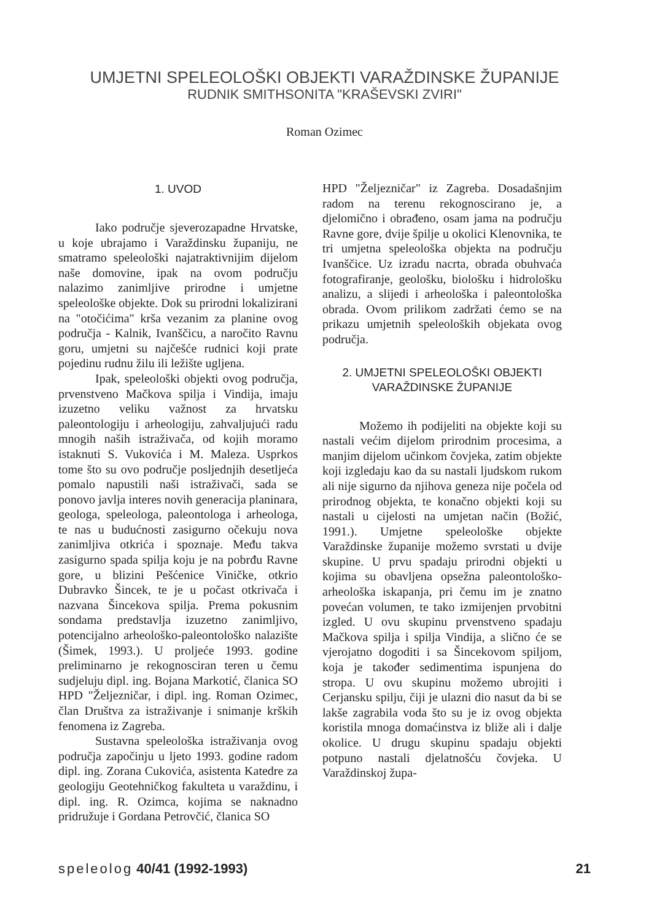UMJETNI SPELEOLOŠKI OBJEKTI VARAŽDINSKE ŽUPANIJE
RUDNIK SMITHSONITA "KRAŠEVSKI ZVIRI"
Roman Ozimec
1. UVOD
Iako područje sjeverozapadne Hrvatske, u koje ubrajamo i Varaždinsku županiju, ne smatramo speleološki najatraktivnijim dijelom naše domovine, ipak na ovom području nalazimo zanimljive prirodne i umjetne speleološke objekte. Dok su prirodni lokalizirani na "otočićima" krša vezanim za planine ovog područja - Kalnik, Ivanščicu, a naročito Ravnu goru, umjetni su najčešće rudnici koji prate pojedinu rudnu žilu ili ležište ugljena.
Ipak, speleološki objekti ovog područja, prvenstveno Mačkova spilja i Vindija, imaju izuzetno veliku važnost za hrvatsku paleontologiju i arheologiju, zahvaljujući radu mnogih naših istraživača, od kojih moramo istaknuti S. Vukovića i M. Maleza. Usprkos tome što su ovo područje posljednjih desetljeća pomalo napustili naši istraživači, sada se ponovo javlja interes novih generacija planinara, geologa, speleologa, paleontologa i arheologa, te nas u budućnosti zasigurno očekuju nova zanimljiva otkrića i spoznaje. Među takva zasigurno spada spilja koju je na pobrđu Ravne gore, u blizini Pešćenice Viničke, otkrio Dubravko Šincek, te je u počast otkrivača i nazvana Šincekova spilja. Prema pokusnim sondama predstavlja izuzetno zanimljivo, potencijalno arheološko-paleontološko nalazište (Šimek, 1993.). U proljeće 1993. godine preliminarno je rekognosciran teren u čemu sudjeluju dipl. ing. Bojana Markotić, članica SO HPD "Željezničar, i dipl. ing. Roman Ozimec, član Društva za istraživanje i snimanje krških fenomena iz Zagreba.
Sustavna speleološka istraživanja ovog područja započinju u ljeto 1993. godine radom dipl. ing. Zorana Cukovića, asistenta Katedre za geologiju Geotehničkog fakulteta u varaždinu, i dipl. ing. R. Ozimca, kojima se naknadno pridružuje i Gordana Petrovčić, članica SO
HPD "Željezničar" iz Zagreba. Dosadašnjim radom na terenu rekognoscirano je, a djelomično i obrađeno, osam jama na području Ravne gore, dvije špilje u okolici Klenovnika, te tri umjetna speleološka objekta na području Ivanščice. Uz izradu nacrta, obrada obuhvaća fotografiranje, geološku, biološku i hidrološku analizu, a slijedi i arheološka i paleontološka obrada. Ovom prilikom zadržati ćemo se na prikazu umjetnih speleoloških objekata ovog područja.
2. UMJETNI SPELEOLOŠKI OBJEKTI
VARAŽDINSKE ŽUPANIJE
Možemo ih podijeliti na objekte koji su nastali većim dijelom prirodnim procesima, a manjim dijelom učinkom čovjeka, zatim objekte koji izgledaju kao da su nastali ljudskom rukom ali nije sigurno da njihova geneza nije počela od prirodnog objekta, te konačno objekti koji su nastali u cijelosti na umjetan način (Božić, 1991.). Umjetne speleološke objekte Varaždinske županije možemo svrstati u dvije skupine. U prvu spadaju prirodni objekti u kojima su obavljena opsežna paleontološko-arheološka iskapanja, pri čemu im je znatno povećan volumen, te tako izmijenjen prvobitni izgled. U ovu skupinu prvenstveno spadaju Mačkova spilja i spilja Vindija, a slično će se vjerojatno dogoditi i sa Šincekovom spiljom, koja je također sedimentima ispunjena do stropa. U ovu skupinu možemo ubrojiti i Cerjansku spilju, čiji je ulazni dio nasut da bi se lakše zagrabila voda što su je iz ovog objekta koristila mnoga domaćinstva iz bliže ali i dalje okolice. U drugu skupinu spadaju objekti potpuno nastali djelatnošću čovjeka. U Varaždinskoj župa-
speleolog 40/41 (1992-1993) 21